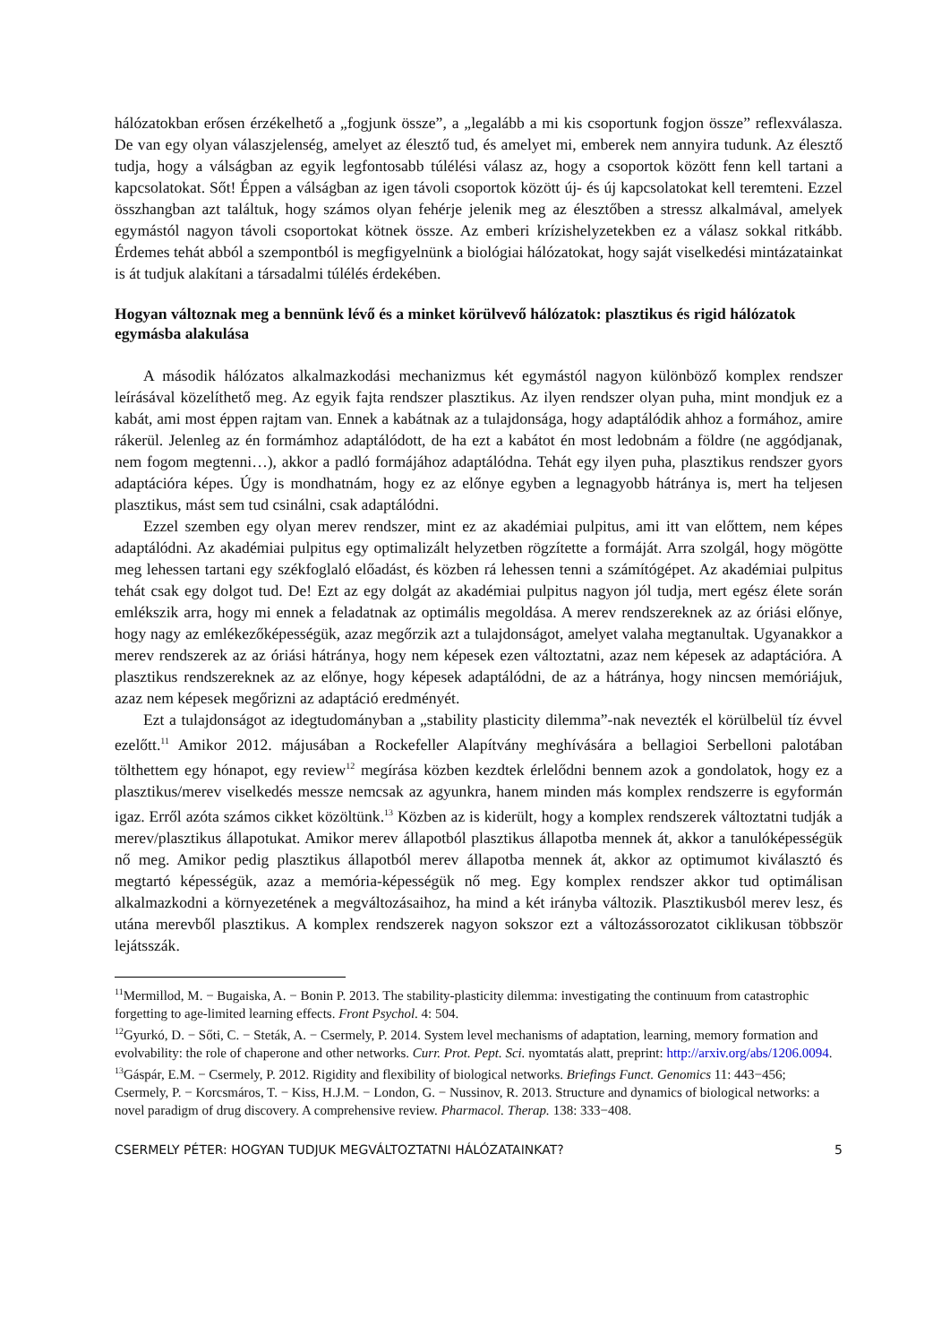hálózatokban erősen érzékelhető a „fogjunk össze”, a „legalább a mi kis csoportunk fogjon össze” reflexválasza. De van egy olyan válaszjelenség, amelyet az élesztő tud, és amelyet mi, emberek nem annyira tudunk. Az élesztő tudja, hogy a válságban az egyik legfontosabb túlélési válasz az, hogy a csoportok között fenn kell tartani a kapcsolatokat. Sőt! Éppen a válságban az igen távoli csoportok között új- és új kapcsolatokat kell teremteni. Ezzel összhangban azt találtuk, hogy számos olyan fehérje jelenik meg az élesztőben a stressz alkalmával, amelyek egymástól nagyon távoli csoportokat kötnek össze. Az emberi krízishelyzetekben ez a válasz sokkal ritkább. Érdemes tehát abból a szempontból is megfigyelnünk a biológiai hálózatokat, hogy saját viselkedési mintázatainkat is át tudjuk alakítani a társadalmi túlélés érdekében.
Hogyan változnak meg a bennünk lévő és a minket körülvevő hálózatok: plasztikus és rigid hálózatok egymásba alakulása
A második hálózatos alkalmazkodási mechanizmus két egymástól nagyon különböző komplex rendszer leírásával közelíthető meg. Az egyik fajta rendszer plasztikus. Az ilyen rendszer olyan puha, mint mondjuk ez a kabát, ami most éppen rajtam van. Ennek a kabátnak az a tulajdonsága, hogy adaptálódik ahhoz a formához, amire rákerül. Jelenleg az én formámhoz adaptálódott, de ha ezt a kabátot én most ledobnám a földre (ne aggódjanak, nem fogom megtenni…), akkor a padló formájához adaptálódna. Tehát egy ilyen puha, plasztikus rendszer gyors adaptációra képes. Úgy is mondhatnám, hogy ez az előnye egyben a legnagyobb hátránya is, mert ha teljesen plasztikus, mást sem tud csinálni, csak adaptálódni.
Ezzel szemben egy olyan merev rendszer, mint ez az akadémiai pulpitus, ami itt van előttem, nem képes adaptálódni. Az akadémiai pulpitus egy optimalizált helyzetben rögzítette a formáját. Arra szolgál, hogy mögötte meg lehessen tartani egy székfoglaló előadást, és közben rá lehessen tenni a számítógépet. Az akadémiai pulpitus tehát csak egy dolgot tud. De! Ezt az egy dolgát az akadémiai pulpitus nagyon jól tudja, mert egész élete során emlékszik arra, hogy mi ennek a feladatnak az optimális megoldása. A merev rendszereknek az az óriási előnye, hogy nagy az emlékezőképességük, azaz megőrzik azt a tulajdonságot, amelyet valaha megtanultak. Ugyanakkor a merev rendszerek az az óriási hátránya, hogy nem képesek ezen változtatni, azaz nem képesek az adaptációra. A plasztikus rendszereknek az az előnye, hogy képesek adaptálódni, de az a hátránya, hogy nincsen memóriájuk, azaz nem képesek megőrizni az adaptáció eredményét.
Ezt a tulajdonságot az idegtudományban a „stability plasticity dilemma”-nak nevezték el körülbelül tíz évvel ezelőtt.<sup>11</sup> Amikor 2012. májusában a Rockefeller Alapítvány meghívására a bellagioi Serbelloni palotában tölthettem egy hónapot, egy review<sup>12</sup> megírása közben kezdtek érlelődni bennem azok a gondolatok, hogy ez a plasztikus/merev viselkedés messze nemcsak az agyunkra, hanem minden más komplex rendszerre is egyformán igaz. Erről azóta számos cikket közöltünk.<sup>13</sup> Közben az is kiderült, hogy a komplex rendszerek változtatni tudják a merev/plasztikus állapotukat. Amikor merev állapotból plasztikus állapotba mennek át, akkor a tanulóképességük nő meg. Amikor pedig plasztikus állapotból merev állapotba mennek át, akkor az optimumot kiválasztó és megtartó képességük, azaz a memória-képességük nő meg. Egy komplex rendszer akkor tud optimálisan alkalmazkodni a környezetének a megváltozásaihoz, ha mind a két irányba változik. Plasztikusból merev lesz, és utána merevből plasztikus. A komplex rendszerek nagyon sokszor ezt a változássorozatot ciklikusan többször lejátsszák.
<sup>11</sup> Mermillod, M. − Bugaiska, A. − Bonin P. 2013. The stability-plasticity dilemma: investigating the continuum from catastrophic forgetting to age-limited learning effects. Front Psychol. 4: 504.
<sup>12</sup> Gyurkó, D. − Sőti, C. − Steták, A. − Csermely, P. 2014. System level mechanisms of adaptation, learning, memory formation and evolvability: the role of chaperone and other networks. Curr. Prot. Pept. Sci. nyomtatás alatt, preprint: http://arxiv.org/abs/1206.0094.
<sup>13</sup> Gáspár, E.M. − Csermely, P. 2012. Rigidity and flexibility of biological networks. Briefings Funct. Genomics 11: 443−456; Csermely, P. − Korcsmáros, T. − Kiss, H.J.M. − London, G. − Nussinov, R. 2013. Structure and dynamics of biological networks: a novel paradigm of drug discovery. A comprehensive review. Pharmacol. Therap. 138: 333−408.
CSERMELY PÉTER: HOGYAN TUDJUK MEGVÁLTOZTATNI HÁLÓZATAINKAT? 5